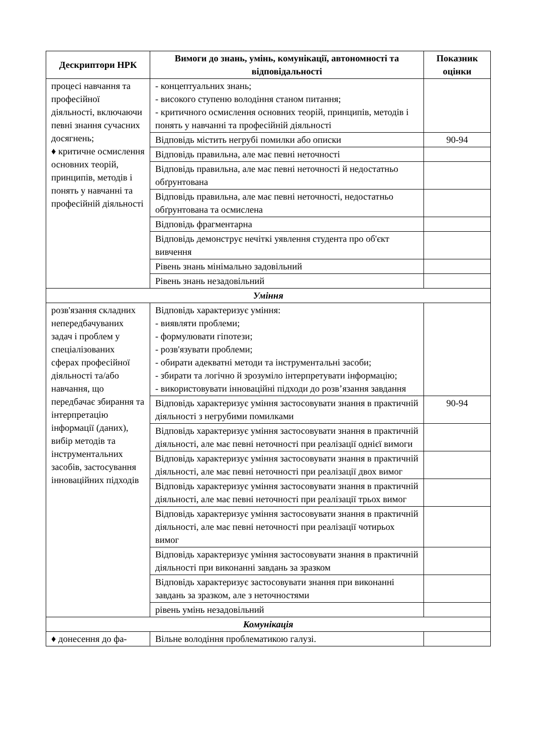| Дескриптори НРК | Вимоги до знань, умінь, комунікації, автономності та відповідальності | Показник оцінки |
| --- | --- | --- |
| процесі навчання та професійної діяльності, включаючи певні знання сучасних досягнень; ♦ критичне осмислення основних теорій, принципів, методів і понять у навчанні та професійній діяльності | - концептуальних знань; - високого ступеню володіння станом питання; - критичного осмислення основних теорій, принципів, методів і понять у навчанні та професійній діяльності | |
| | Відповідь містить негрубі помилки або описки | 90-94 |
| | Відповідь правильна, але має певні неточності | |
| | Відповідь правильна, але має певні неточності й недостатньо обґрунтована | |
| | Відповідь правильна, але має певні неточності, недостатньо обґрунтована та осмислена | |
| | Відповідь фрагментарна | |
| | Відповідь демонструє нечіткі уявлення студента про об'єкт вивчення | |
| | Рівень знань мінімально задовільний | |
| | Рівень знань незадовільний | |
| Уміння | | |
| розв'язання складних непередбачуваних задач і проблем у спеціалізованих сферах професійної діяльності та/або навчання, що передбачає збирання та інтерпретацію інформації (даних), вибір методів та інструментальних засобів, застосування інноваційних підходів | Відповідь характеризує уміння: - виявляти проблеми; - формулювати гіпотези; - розв'язувати проблеми; - обирати адекватні методи та інструментальні засоби; - збирати та логічно й зрозуміло інтерпретувати інформацію; - використовувати інноваційні підходи до розв’язання завдання | |
| | Відповідь характеризує уміння застосовувати знання в практичній діяльності з негрубими помилками | 90-94 |
| | Відповідь характеризує уміння застосовувати знання в практичній діяльності, але має певні неточності при реалізації однієї вимоги | |
| | Відповідь характеризує уміння застосовувати знання в практичній діяльності, але має певні неточності при реалізації двох вимог | |
| | Відповідь характеризує уміння застосовувати знання в практичній діяльності, але має певні неточності при реалізації трьох вимог | |
| | Відповідь характеризує уміння застосовувати знання в практичній діяльності, але має певні неточності при реалізації чотирьох вимог | |
| | Відповідь характеризує уміння застосовувати знання в практичній діяльності при виконанні завдань за зразком | |
| | Відповідь характеризує застосовувати знання при виконанні завдань за зразком, але з неточностями | |
| | рівень умінь незадовільний | |
| Комунікація | | |
| ♦ донесення до фа- | Вільне володіння проблематикою галузі. | |